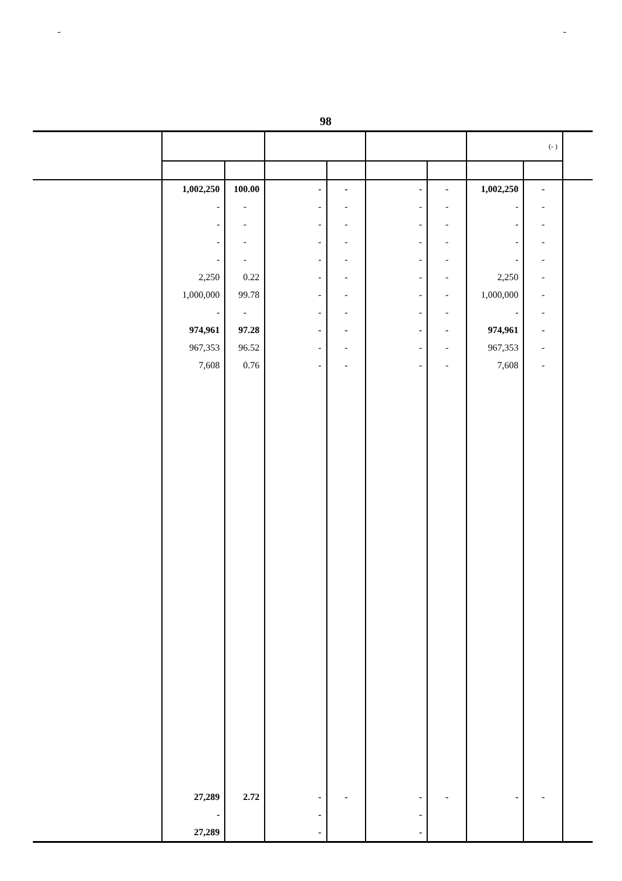- -
98
| | | | | | | | (- ) | | |
| | 1,002,250 | 100.00 | - | - | - | - | 1,002,250 | - | |
| | - | - | - | - | - | - | - | - | |
| | - | - | - | - | - | - | - | - | |
| | - | - | - | - | - | - | - | - | |
| | - | - | - | - | - | - | - | - | |
| | 2,250 | 0.22 | - | - | - | - | 2,250 | - | |
| | 1,000,000 | 99.78 | - | - | - | - | 1,000,000 | - | |
| | - | - | - | - | - | - | - | - | |
| | 974,961 | 97.28 | - | - | - | - | 974,961 | - | |
| | 967,353 | 96.52 | - | - | - | - | 967,353 | - | |
| | 7,608 | 0.76 | - | - | - | - | 7,608 | - | |
| | 27,289 | 2.72 | - | - | - | - | - | - | |
| | - | | - | | - | | | | |
| | 27,289 | | - | | - | | | | |